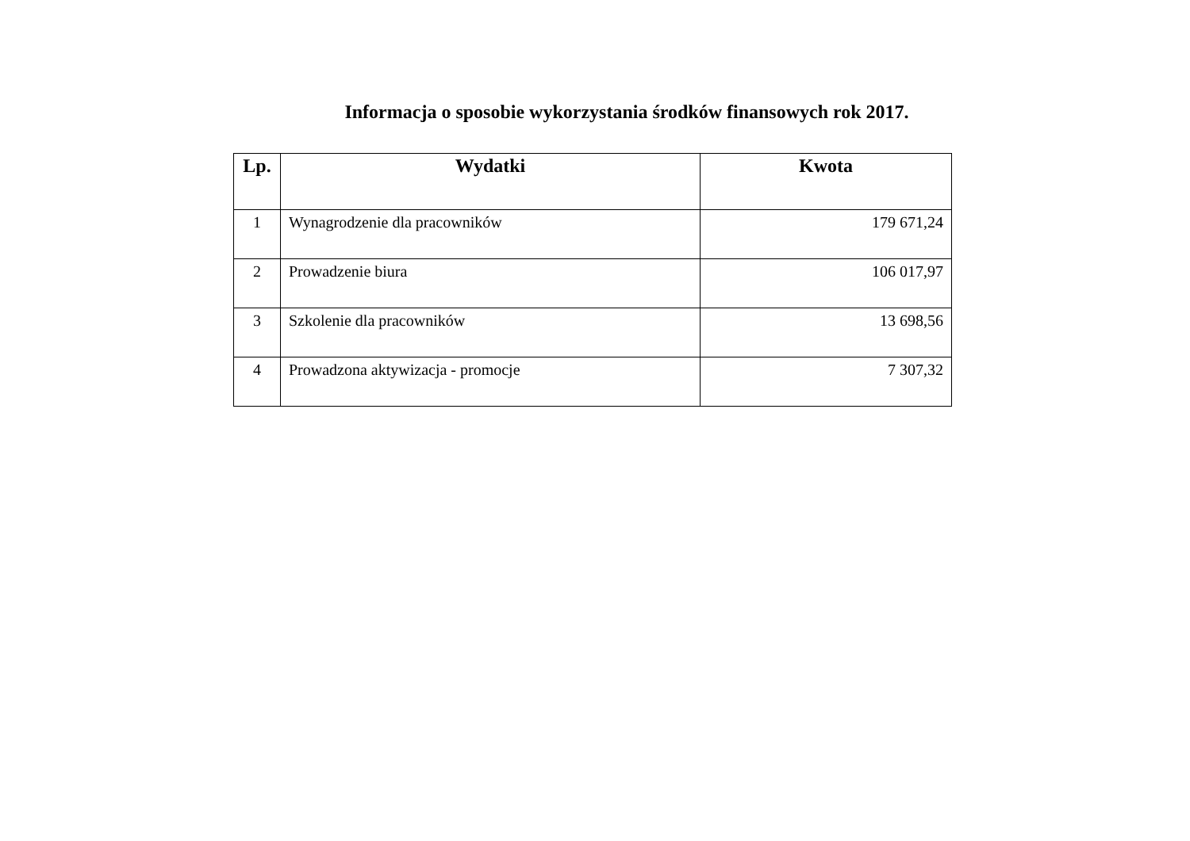Informacja o sposobie wykorzystania środków finansowych rok 2017.
| Lp. | Wydatki | Kwota |
| --- | --- | --- |
| 1 | Wynagrodzenie dla pracowników | 179 671,24 |
| 2 | Prowadzenie biura | 106 017,97 |
| 3 | Szkolenie dla pracowników | 13 698,56 |
| 4 | Prowadzona aktywizacja - promocje | 7 307,32 |